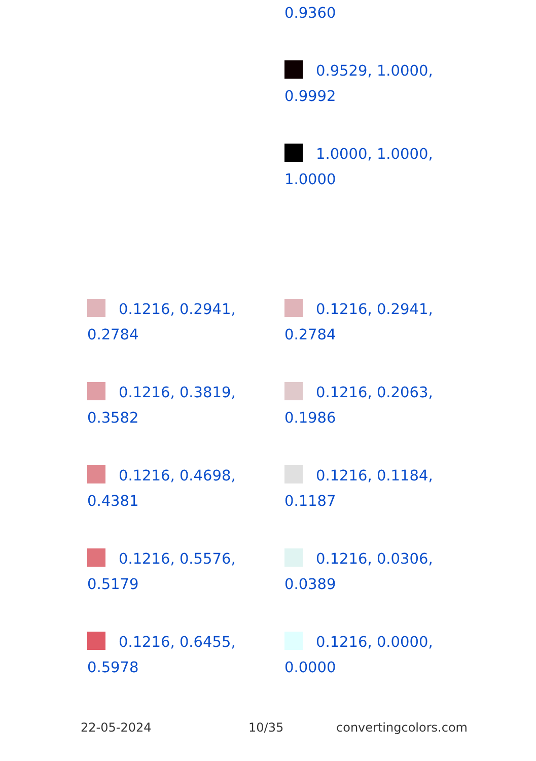0.9360
0.9529, 1.0000, 0.9992
1.0000, 1.0000, 1.0000
0.1216, 0.2941, 0.2784
0.1216, 0.2941, 0.2784
0.1216, 0.3819, 0.3582
0.1216, 0.2063, 0.1986
0.1216, 0.4698, 0.4381
0.1216, 0.1184, 0.1187
0.1216, 0.5576, 0.5179
0.1216, 0.0306, 0.0389
0.1216, 0.6455, 0.5978
0.1216, 0.0000, 0.0000
22-05-2024 10/35 convertingcolors.com